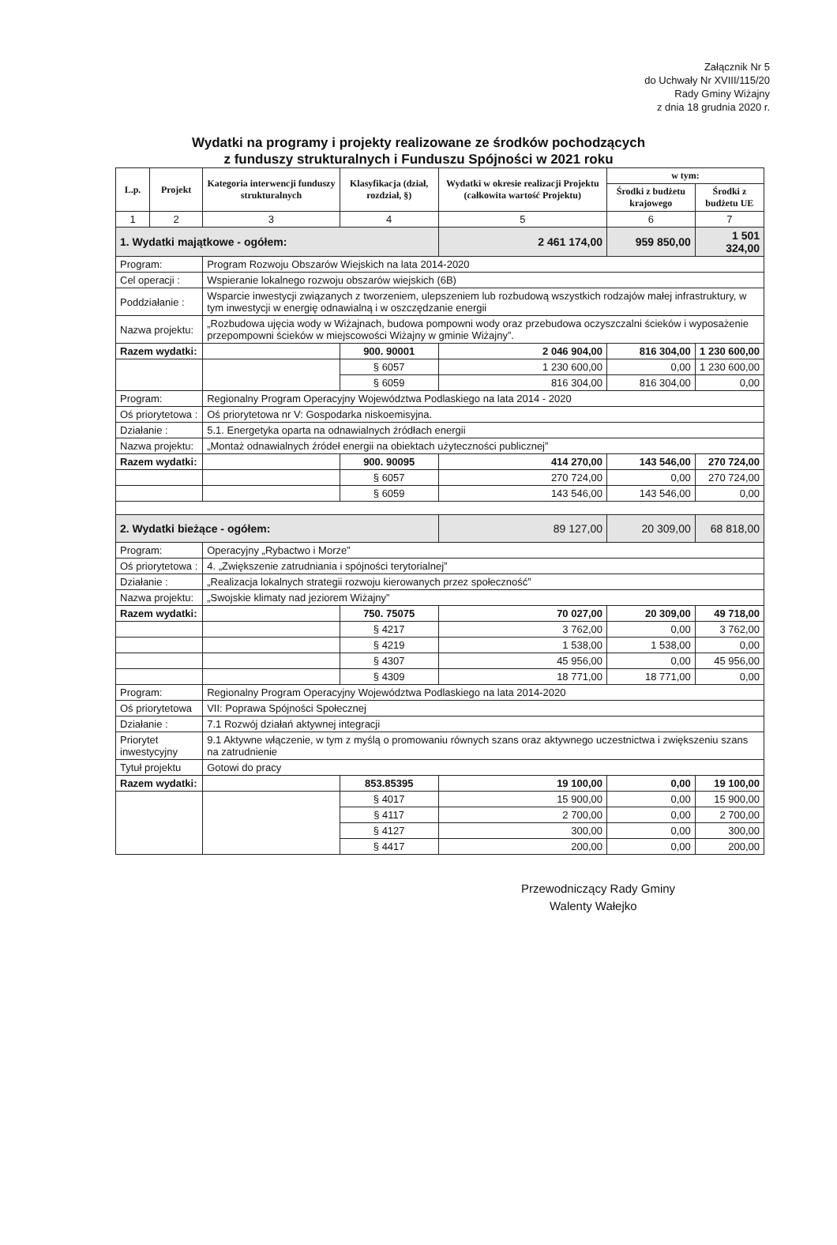Załącznik Nr 5
do Uchwały Nr XVIII/115/20
Rady Gminy Wiżajny
z dnia 18 grudnia 2020 r.
Wydatki na programy i projekty realizowane ze środków pochodzących
z funduszy strukturalnych i Funduszu Spójności w 2021 roku
| L.p. | Projekt | Kategoria interwencji funduszy strukturalnych | Klasyfikacja (dział, rozdział, §) | Wydatki w okresie realizacji Projektu (całkowita wartość Projektu) | w tym: | |
| --- | --- | --- | --- | --- | --- | --- |
| | | | | | Środki z budżetu krajowego | Środki z budżetu UE |
| 1 | 2 | 3 | 4 | 5 | 6 | 7 |
| 1. Wydatki majątkowe - ogółem: | | | | 2 461 174,00 | 959 850,00 | 1 501 324,00 |
| Program: | | Program Rozwoju Obszarów Wiejskich na lata 2014-2020 | | | | |
| Cel operacji : | | Wspieranie lokalnego rozwoju obszarów wiejskich (6B) | | | | |
| Poddziałanie : | | Wsparcie inwestycji związanych z tworzeniem, ulepszeniem lub rozbudową wszystkich rodzajów małej infrastruktury, w tym inwestycji w energię odnawialną i w oszczędzanie energii | | | | |
| Nazwa projektu: | | „Rozbudowa ujęcia wody w Wiżajnach, budowa pompowni wody oraz przebudowa oczyszczalni ścieków i wyposażenie przepompowni ścieków w miejscowości Wiżajny w gminie Wiżajny”. | | | | |
| Razem wydatki: | | | 900. 90001 | 2 046 904,00 | 816 304,00 | 1 230 600,00 |
| | | | § 6057 | 1 230 600,00 | 0,00 | 1 230 600,00 |
| | | | § 6059 | 816 304,00 | 816 304,00 | 0,00 |
| Program: | | Regionalny Program Operacyjny Województwa Podlaskiego na lata 2014 - 2020 | | | | |
| Oś priorytetowa : | | Oś priorytetowa nr V: Gospodarka niskoemisyjna. | | | | |
| Działanie : | | 5.1. Energetyka oparta na odnawialnych źródłach energii | | | | |
| Nazwa projektu: | | „Montaż odnawialnych źródeł energii na obiektach użyteczności publicznej” | | | | |
| Razem wydatki: | | | 900. 90095 | 414 270,00 | 143 546,00 | 270 724,00 |
| | | | § 6057 | 270 724,00 | 0,00 | 270 724,00 |
| | | | § 6059 | 143 546,00 | 143 546,00 | 0,00 |
| 2. Wydatki bieżące - ogółem: | | | | 89 127,00 | 20 309,00 | 68 818,00 |
| Program: | | Operacyjny „Rybactwo i Morze” | | | | |
| Oś priorytetowa : | | 4. „Zwiększenie zatrudniania i spójności terytorialnej” | | | | |
| Działanie : | | „Realizacja lokalnych strategii rozwoju kierowanych przez społeczność” | | | | |
| Nazwa projektu: | | „Swojskie klimaty nad jeziorem Wiżajny” | | | | |
| Razem wydatki: | | | 750. 75075 | 70 027,00 | 20 309,00 | 49 718,00 |
| | | | § 4217 | 3 762,00 | 0,00 | 3 762,00 |
| | | | § 4219 | 1 538,00 | 1 538,00 | 0,00 |
| | | | § 4307 | 45 956,00 | 0,00 | 45 956,00 |
| | | | § 4309 | 18 771,00 | 18 771,00 | 0,00 |
| Program: | | Regionalny Program Operacyjny Województwa Podlaskiego na lata 2014-2020 | | | | |
| Oś priorytetowa | | VII: Poprawa Spójności Społecznej | | | | |
| Działanie : | | 7.1 Rozwój działań aktywnej integracji | | | | |
| Priorytet inwestycyjny | | 9.1 Aktywne włączenie, w tym z myślą o promowaniu równych szans oraz aktywnego uczestnictwa i zwiększeniu szans na zatrudnienie | | | | |
| Tytuł projektu | | Gotowi do pracy | | | | |
| Razem wydatki: | | | 853.85395 | 19 100,00 | 0,00 | 19 100,00 |
| | | | § 4017 | 15 900,00 | 0,00 | 15 900,00 |
| | | | § 4117 | 2 700,00 | 0,00 | 2 700,00 |
| | | | § 4127 | 300,00 | 0,00 | 300,00 |
| | | | § 4417 | 200,00 | 0,00 | 200,00 |
Przewodniczący Rady Gminy
Walenty Wałejko